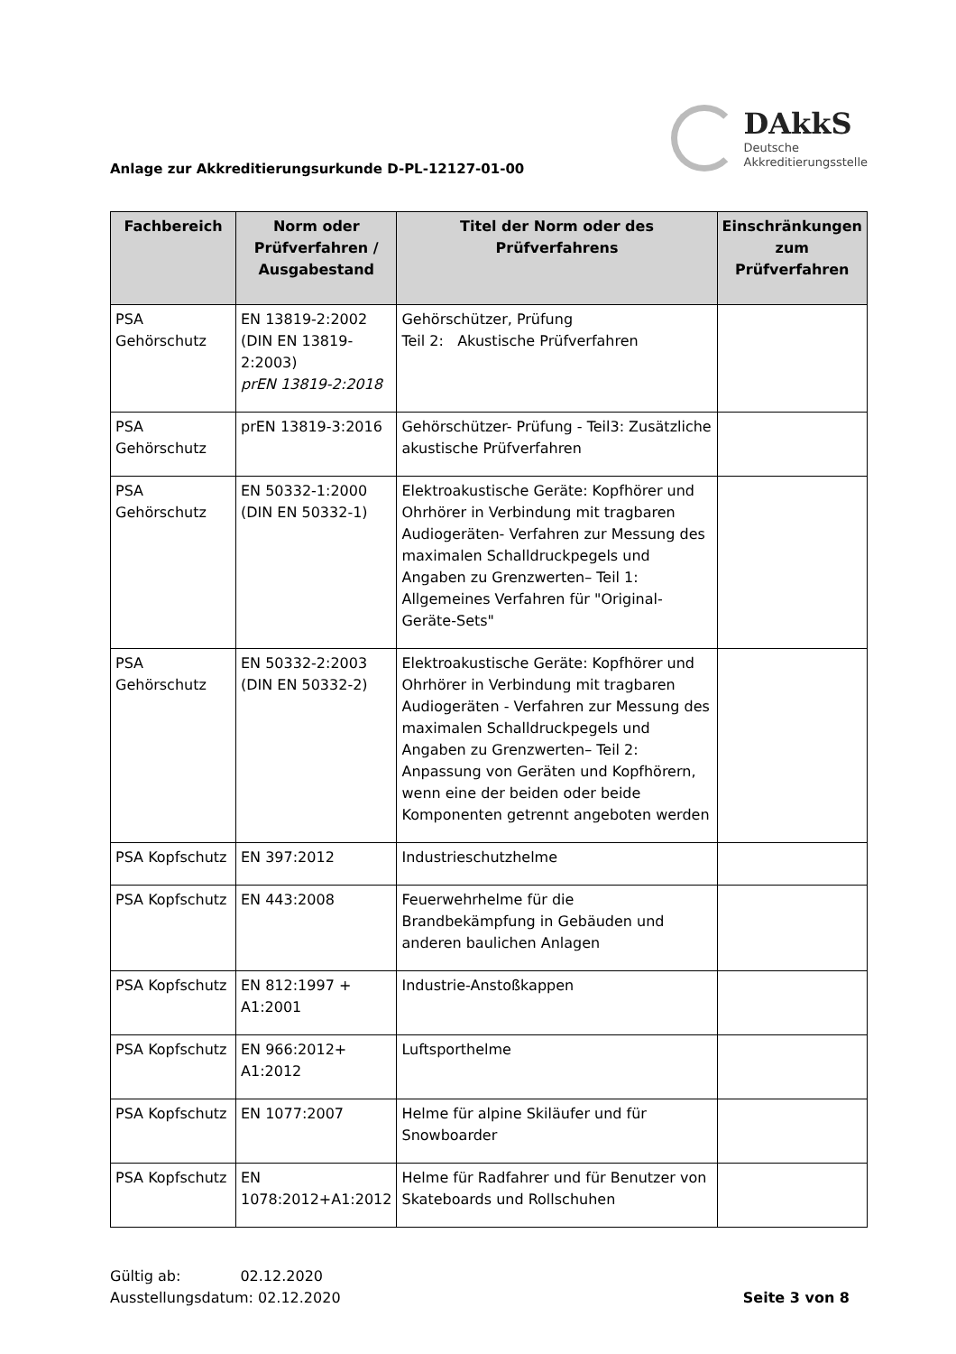Anlage zur Akkreditierungsurkunde D-PL-12127-01-00
DAkkS
Deutsche
Akkreditierungsstelle
| Fachbereich | Norm oder Prüfverfahren / Ausgabestand | Titel der Norm oder des Prüfverfahrens | Einschränkungen zum Prüfverfahren |
| --- | --- | --- | --- |
| PSA Gehörschutz | EN 13819-2:2002 (DIN EN 13819-2:2003) prEN 13819-2:2018 | Gehörschützer, Prüfung Teil 2: Akustische Prüfverfahren | |
| PSA Gehörschutz | prEN 13819-3:2016 | Gehörschützer- Prüfung - Teil3: Zusätzliche akustische Prüfverfahren | |
| PSA Gehörschutz | EN 50332-1:2000 (DIN EN 50332-1) | Elektroakustische Geräte: Kopfhörer und Ohrhörer in Verbindung mit tragbaren Audiogeräten- Verfahren zur Messung des maximalen Schalldruckpegels und Angaben zu Grenzwerten– Teil 1: Allgemeines Verfahren für "Original-Geräte-Sets" | |
| PSA Gehörschutz | EN 50332-2:2003 (DIN EN 50332-2) | Elektroakustische Geräte: Kopfhörer und Ohrhörer in Verbindung mit tragbaren Audiogeräten - Verfahren zur Messung des maximalen Schalldruckpegels und Angaben zu Grenzwerten– Teil 2: Anpassung von Geräten und Kopfhörern, wenn eine der beiden oder beide Komponenten getrennt angeboten werden | |
| PSA Kopfschutz | EN 397:2012 | Industrieschutzhelme | |
| PSA Kopfschutz | EN 443:2008 | Feuerwehrhelme für die Brandbekämpfung in Gebäuden und anderen baulichen Anlagen | |
| PSA Kopfschutz | EN 812:1997 + A1:2001 | Industrie-Anstoßkappen | |
| PSA Kopfschutz | EN 966:2012+ A1:2012 | Luftsporthelme | |
| PSA Kopfschutz | EN 1077:2007 | Helme für alpine Skiläufer und für Snowboarder | |
| PSA Kopfschutz | EN 1078:2012+A1:2012 | Helme für Radfahrer und für Benutzer von Skateboards und Rollschuhen | |
Gültig ab: 02.12.2020
Ausstellungsdatum: 02.12.2020
Seite 3 von 8